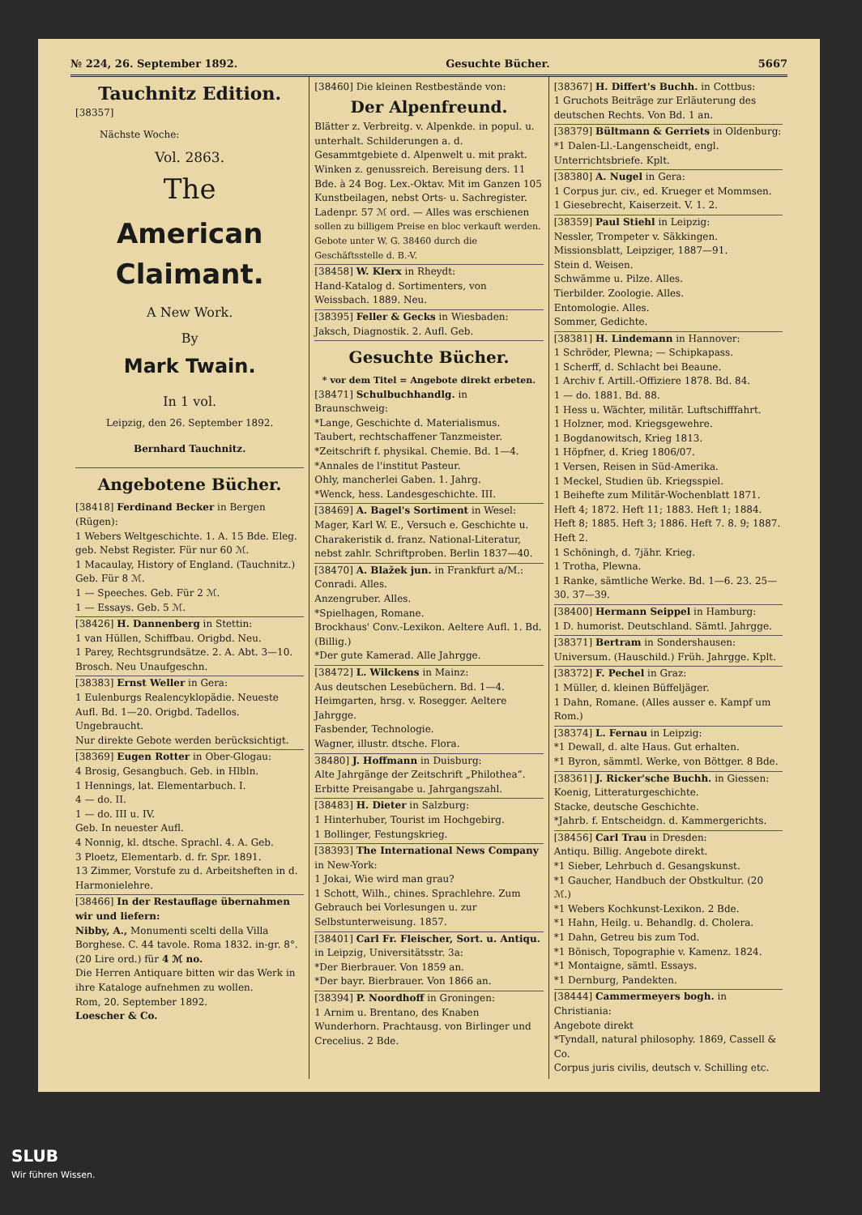№ 224, 26. September 1892. Gesuchte Bücher. 5667
Tauchnitz Edition.
[38357]
Nächste Woche:
Vol. 2863.
The
American Claimant.
A New Work.
By
Mark Twain.
In 1 vol.
Leipzig, den 26. September 1892.
Bernhard Tauchnitz.
Angebotene Bücher.
[38418] Ferdinand Becker in Bergen (Rügen):
1 Webers Weltgeschichte. 1. A. 15 Bde. Eleg. geb. Nebst Register. Für nur 60 ℳ.
1 Macaulay, History of England. (Tauchnitz.) Geb. Für 8 ℳ.
1 — Speeches. Geb. Für 2 ℳ.
1 — Essays. Geb. 5 ℳ.
[38426] H. Dannenberg in Stettin:
1 van Hüllen, Schiffbau. Origbd. Neu.
1 Parey, Rechtsgrundsätze. 2. A. Abt. 3—10. Brosch. Neu Unaufgeschn.
[38383] Ernst Weller in Gera:
1 Eulenburgs Realencyklopädie. Neueste Aufl. Bd. 1—20. Origbd. Tadellos. Ungebraucht.
Nur direkte Gebote werden berücksichtigt.
[38369] Eugen Rotter in Ober-Glogau:
4 Brosig, Gesangbuch. Geb. in Hlbln.
1 Hennings, lat. Elementarbuch. I.
4 — do. II.
1 — do. III u. IV.
Geb. In neuester Aufl.
4 Nonnig, kl. dtsche. Sprachl. 4. A. Geb.
3 Ploetz, Elementarb. d. fr. Spr. 1891.
13 Zimmer, Vorstufe zu d. Arbeitsheften in d. Harmonielehre.
[38466] In der Restauflage übernahmen wir und liefern:
Nibby, A., Monumenti scelti della Villa Borghese. C. 44 tavole. Roma 1832. in-gr. 8°. (20 Lire ord.) für 4 ℳ no.
Die Herren Antiquare bitten wir das Werk in ihre Kataloge aufnehmen zu wollen.
Rom, 20. September 1892.
Loescher & Co.
[38460] Die kleinen Restbestände von:
Der Alpenfreund.
Blätter z. Verbreitg. v. Alpenkde. in popul. u. unterhalt. Schilderungen a. d. Gesammtgebiete d. Alpenwelt u. mit prakt. Winken z. genussreich. Bereisung ders. 11 Bde. à 24 Bog. Lex.-Oktav. Mit im Ganzen 105 Kunstbeilagen, nebst Orts- u. Sachregister. Ladenpr. 57 ℳ ord. — Alles was erschienen
sollen zu billigem Preise en bloc verkauft werden. Gebote unter W. G. 38460 durch die Geschäftsstelle d. B.-V.
[38458] W. Klerx in Rheydt:
Hand-Katalog d. Sortimenters, von Weissbach. 1889. Neu.
[38395] Feller & Gecks in Wiesbaden:
Jaksch, Diagnostik. 2. Aufl. Geb.
Gesuchte Bücher.
* vor dem Titel = Angebote direkt erbeten.
[38471] Schulbuchhandlg. in Braunschweig:
*Lange, Geschichte d. Materialismus.
Taubert, rechtschaffener Tanzmeister.
*Zeitschrift f. physikal. Chemie. Bd. 1—4.
*Annales de l'institut Pasteur.
Ohly, mancherlei Gaben. 1. Jahrg.
*Wenck, hess. Landesgeschichte. III.
[38469] A. Bagel's Sortiment in Wesel:
Mager, Karl W. E., Versuch e. Geschichte u. Charakeristik d. franz. National-Literatur, nebst zahlr. Schriftproben. Berlin 1837—40.
[38470] A. Blažek jun. in Frankfurt a/M.:
Conradi. Alles.
Anzengruber. Alles.
*Spielhagen, Romane.
Brockhaus' Conv.-Lexikon. Aeltere Aufl. 1. Bd. (Billig.)
*Der gute Kamerad. Alle Jahrgge.
[38472] L. Wilckens in Mainz:
Aus deutschen Lesebüchern. Bd. 1—4.
Heimgarten, hrsg. v. Rosegger. Aeltere Jahrgge.
Fasbender, Technologie.
Wagner, illustr. dtsche. Flora.
38480] J. Hoffmann in Duisburg:
Alte Jahrgänge der Zeitschrift „Philothea“.
Erbitte Preisangabe u. Jahrgangszahl.
[38483] H. Dieter in Salzburg:
1 Hinterhuber, Tourist im Hochgebirg.
1 Bollinger, Festungskrieg.
[38393] The International News Company in New-York:
1 Jokai, Wie wird man grau?
1 Schott, Wilh., chines. Sprachlehre. Zum Gebrauch bei Vorlesungen u. zur Selbstunterweisung. 1857.
[38401] Carl Fr. Fleischer, Sort. u. Antiqu. in Leipzig, Universitätsstr. 3a:
*Der Bierbrauer. Von 1859 an.
*Der bayr. Bierbrauer. Von 1866 an.
[38394] P. Noordhoff in Groningen:
1 Arnim u. Brentano, des Knaben Wunderhorn. Prachtausg. von Birlinger und Crecelius. 2 Bde.
[38367] H. Differt's Buchh. in Cottbus:
1 Gruchots Beiträge zur Erläuterung des deutschen Rechts. Von Bd. 1 an.
[38379] Bültmann & Gerriets in Oldenburg:
*1 Dalen-Ll.-Langenscheidt, engl. Unterrichtsbriefe. Kplt.
[38380] A. Nugel in Gera:
1 Corpus jur. civ., ed. Krueger et Mommsen.
1 Giesebrecht, Kaiserzeit. V. 1. 2.
[38359] Paul Stiehl in Leipzig:
Nessler, Trompeter v. Säkkingen.
Missionsblatt, Leipziger, 1887—91.
Stein d. Weisen.
Schwämme u. Pilze. Alles.
Tierbilder. Zoologie. Alles.
Entomologie. Alles.
Sommer, Gedichte.
[38381] H. Lindemann in Hannover:
1 Schröder, Plewna; — Schipkapass.
1 Scherff, d. Schlacht bei Beaune.
1 Archiv f. Artill.-Offiziere 1878. Bd. 84.
1 — do. 1881. Bd. 88.
1 Hess u. Wächter, militär. Luftschifffahrt.
1 Holzner, mod. Kriegsgewehre.
1 Bogdanowitsch, Krieg 1813.
1 Höpfner, d. Krieg 1806/07.
1 Versen, Reisen in Süd-Amerika.
1 Meckel, Studien üb. Kriegsspiel.
1 Beihefte zum Militär-Wochenblatt 1871. Heft 4; 1872. Heft 11; 1883. Heft 1; 1884. Heft 8; 1885. Heft 3; 1886. Heft 7. 8. 9; 1887. Heft 2.
1 Schöningh, d. 7jähr. Krieg.
1 Trotha, Plewna.
1 Ranke, sämtliche Werke. Bd. 1—6. 23. 25—30. 37—39.
[38400] Hermann Seippel in Hamburg:
1 D. humorist. Deutschland. Sämtl. Jahrgge.
[38371] Bertram in Sondershausen:
Universum. (Hauschild.) Früh. Jahrgge. Kplt.
[38372] F. Pechel in Graz:
1 Müller, d. kleinen Büffeljäger.
1 Dahn, Romane. (Alles ausser e. Kampf um Rom.)
[38374] L. Fernau in Leipzig:
*1 Dewall, d. alte Haus. Gut erhalten.
*1 Byron, sämmtl. Werke, von Böttger. 8 Bde.
[38361] J. Ricker'sche Buchh. in Giessen:
Koenig, Litteraturgeschichte.
Stacke, deutsche Geschichte.
*Jahrb. f. Entscheidgn. d. Kammergerichts.
[38456] Carl Trau in Dresden:
Antiqu. Billig. Angebote direkt.
*1 Sieber, Lehrbuch d. Gesangskunst.
*1 Gaucher, Handbuch der Obstkultur. (20 ℳ.)
*1 Webers Kochkunst-Lexikon. 2 Bde.
*1 Hahn, Heilg. u. Behandlg. d. Cholera.
*1 Dahn, Getreu bis zum Tod.
*1 Bönisch, Topographie v. Kamenz. 1824.
*1 Montaigne, sämtl. Essays.
*1 Dernburg, Pandekten.
[38444] Cammermeyers bogh. in Christiania:
Angebote direkt
*Tyndall, natural philosophy. 1869, Cassell & Co.
Corpus juris civilis, deutsch v. Schilling etc.
SLUB
Wir führen Wissen.